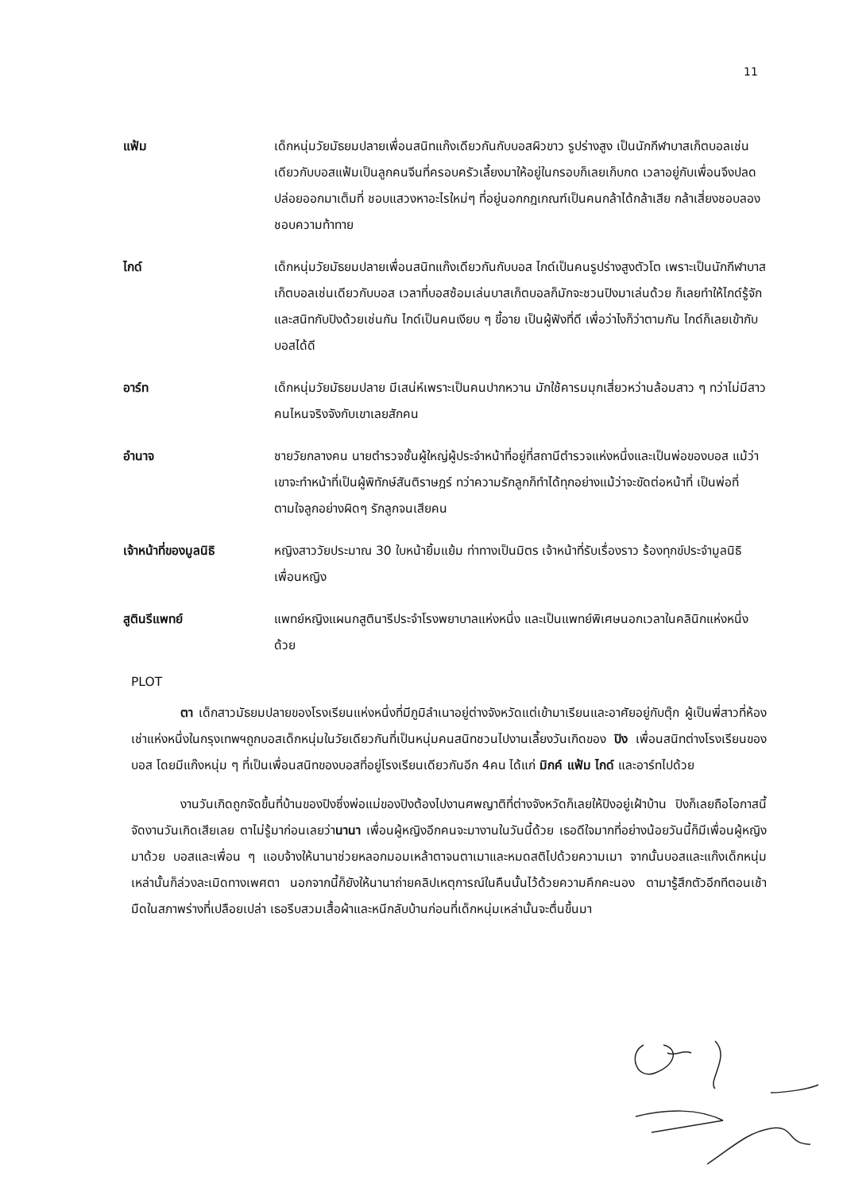11
แฟ้ม เด็กหนุ่มวัยมัธยมปลายเพื่อนสนิทแก๊งเดียวกันกับบอสผิวขาว รูปร่างสูง เป็นนักกีฬาบาสเก็ตบอลเช่นเดียวกับบอสแฟ้มเป็นลูกคนจีนที่ครอบครัวเลี้ยงมาให้อยู่ในกรอบก็เลยเก็บกด เวลาอยู่กับเพื่อนจึงปลดปล่อยออกมาเต็มที่ ชอบแสวงหาอะไรใหม่ๆ ที่อยู่นอกกฎเกณฑ์เป็นคนกล้าได้กล้าเสีย กล้าเสี่ยงชอบลอง ชอบความท้าทาย
ไกด์ เด็กหนุ่มวัยมัธยมปลายเพื่อนสนิทแก๊งเดียวกันกับบอส ไกด์เป็นคนรูปร่างสูงตัวโต เพราะเป็นนักกีฬาบาสเก็ตบอลเช่นเดียวกับบอส เวลาที่บอสซ้อมเล่นบาสเก็ตบอลก็มักจะชวนปิงมาเล่นด้วย ก็เลยทำให้ไกด์รู้จักและสนิทกับปิงด้วยเช่นกัน ไกด์เป็นคนเงียบ ๆ ขี้อาย เป็นผู้ฟังที่ดี เพื่อว่าไงก็ว่าตามกัน ไกด์ก็เลยเข้ากับบอสได้ดี
อาร์ท เด็กหนุ่มวัยมัธยมปลาย มีเสน่ห์เพราะเป็นคนปากหวาน มักใช้คารมมุกเสี่ยวหว่านล้อมสาว ๆ ทว่าไม่มีสาวคนไหนจริงจังกับเขาเลยสักคน
อำนาจ ชายวัยกลางคน นายตำรวจชั้นผู้ใหญ่ผู้ประจำหน้าที่อยู่ที่สถานีตำรวจแห่งหนึ่งและเป็นพ่อของบอส แม้ว่าเขาจะทำหน้าที่เป็นผู้พิทักษ์สันติราษฎร์ ทว่าความรักลูกก็ทำได้ทุกอย่างแม้ว่าจะขัดต่อหน้าที่ เป็นพ่อที่ตามใจลูกอย่างผิดๆ รักลูกจนเสียคน
เจ้าหน้าที่ของมูลนิธิ
หญิงสาววัยประมาณ 30 ใบหน้ายิ้มแย้ม ท่าทางเป็นมิตร เจ้าหน้าที่รับเรื่องราว ร้องทุกข์ประจำมูลนิธิเพื่อนหญิง
สูตินรีแพทย์ แพทย์หญิงแผนกสูตินารีประจำโรงพยาบาลแห่งหนึ่ง และเป็นแพทย์พิเศษนอกเวลาในคลินิกแห่งหนึ่งด้วย
PLOT
ตา เด็กสาวมัธยมปลายของโรงเรียนแห่งหนึ่งที่มีภูมิลำเนาอยู่ต่างจังหวัดแต่เข้ามาเรียนและอาศัยอยู่กับตุ๊ก ผู้เป็นพี่สาวที่ห้องเช่าแห่งหนึ่งในกรุงเทพฯถูกบอสเด็กหนุ่มในวัยเดียวกันที่เป็นหนุ่มคนสนิทชวนไปงานเลี้ยงวันเกิดของ ปิง เพื่อนสนิทต่างโรงเรียนของบอส โดยมีแก๊งหนุ่ม ๆ ที่เป็นเพื่อนสนิทของบอสที่อยู่โรงเรียนเดียวกันอีก 4คน ได้แก่ มิกค์ แฟ้ม ไกด์ และอาร์ทไปด้วย
งานวันเกิดถูกจัดขึ้นที่บ้านของปิงซึ่งพ่อแม่ของปิงต้องไปงานศพญาติที่ต่างจังหวัดก็เลยให้ปิงอยู่เฝ้าบ้าน ปิงก็เลยถือโอกาสนี้จัดงานวันเกิดเสียเลย ตาไม่รู้มาก่อนเลยว่านานา เพื่อนผู้หญิงอีกคนจะมางานในวันนี้ด้วย เธอดีใจมากที่อย่างน้อยวันนี้ก็มีเพื่อนผู้หญิงมาด้วย บอสและเพื่อน ๆ แอบจ้างให้นานาช่วยหลอกมอมเหล้าตาจนตาเมาและหมดสติไปด้วยความเมา จากนั้นบอสและแก๊งเด็กหนุ่มเหล่านั้นก็ล่วงละเมิดทางเพศตา นอกจากนี้ก็ยังให้นานาถ่ายคลิปเหตุการณ์ในคืนนั้นไว้ด้วยความคึกคะนอง ตามารู้สึกตัวอีกทีตอนเช้ามืดในสภาพร่างที่เปลือยเปล่า เธอรีบสวมเสื้อผ้าและหนีกลับบ้านก่อนที่เด็กหนุ่มเหล่านั้นจะตื่นขึ้นมา